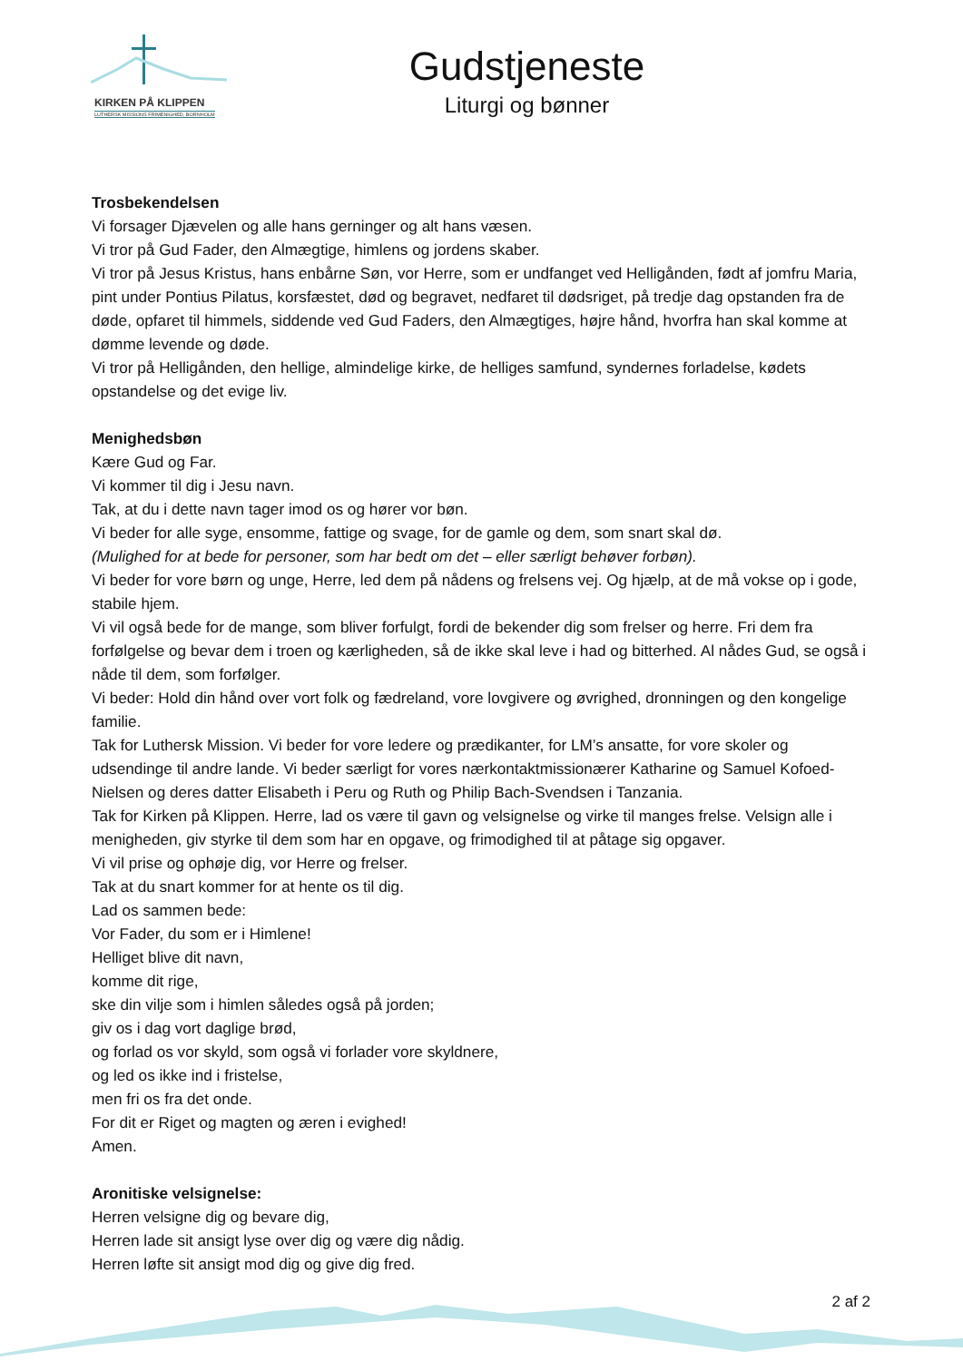KIRKEN PÅ KLIPPEN
LUTHERSK MISSIONS FRIMENIGHED, BORNHOLM
Gudstjeneste
Liturgi og bønner
Trosbekendelsen
Vi forsager Djævelen og alle hans gerninger og alt hans væsen.
Vi tror på Gud Fader, den Almægtige, himlens og jordens skaber.
Vi tror på Jesus Kristus, hans enbårne Søn, vor Herre, som er undfanget ved Helligånden, født af jomfru Maria, pint under Pontius Pilatus, korsfæstet, død og begravet, nedfaret til dødsriget, på tredje dag opstanden fra de døde, opfaret til himmels, siddende ved Gud Faders, den Almægtiges, højre hånd, hvorfra han skal komme at dømme levende og døde.
Vi tror på Helligånden, den hellige, almindelige kirke, de helliges samfund, syndernes forladelse, kødets opstandelse og det evige liv.
Menighedsbøn
Kære Gud og Far.
Vi kommer til dig i Jesu navn.
Tak, at du i dette navn tager imod os og hører vor bøn.
Vi beder for alle syge, ensomme, fattige og svage, for de gamle og dem, som snart skal dø.
(Mulighed for at bede for personer, som har bedt om det – eller særligt behøver forbøn).
Vi beder for vore børn og unge, Herre, led dem på nådens og frelsens vej. Og hjælp, at de må vokse op i gode, stabile hjem.
Vi vil også bede for de mange, som bliver forfulgt, fordi de bekender dig som frelser og herre. Fri dem fra forfølgelse og bevar dem i troen og kærligheden, så de ikke skal leve i had og bitterhed. Al nådes Gud, se også i nåde til dem, som forfølger.
Vi beder: Hold din hånd over vort folk og fædreland, vore lovgivere og øvrighed, dronningen og den kongelige familie.
Tak for Luthersk Mission. Vi beder for vore ledere og prædikanter, for LM’s ansatte, for vore skoler og udsendinge til andre lande. Vi beder særligt for vores nærkontaktmissionærer Katharine og Samuel Kofoed-Nielsen og deres datter Elisabeth i Peru og Ruth og Philip Bach-Svendsen i Tanzania.
Tak for Kirken på Klippen. Herre, lad os være til gavn og velsignelse og virke til manges frelse. Velsign alle i menigheden, giv styrke til dem som har en opgave, og frimodighed til at påtage sig opgaver.
Vi vil prise og ophøje dig, vor Herre og frelser.
Tak at du snart kommer for at hente os til dig.
Lad os sammen bede:
Vor Fader, du som er i Himlene!
Helliget blive dit navn,
komme dit rige,
ske din vilje som i himlen således også på jorden;
giv os i dag vort daglige brød,
og forlad os vor skyld, som også vi forlader vore skyldnere,
og led os ikke ind i fristelse,
men fri os fra det onde.
For dit er Riget og magten og æren i evighed!
Amen.
Aronitiske velsignelse:
Herren velsigne dig og bevare dig,
Herren lade sit ansigt lyse over dig og være dig nådig.
Herren løfte sit ansigt mod dig og give dig fred.
2 af 2